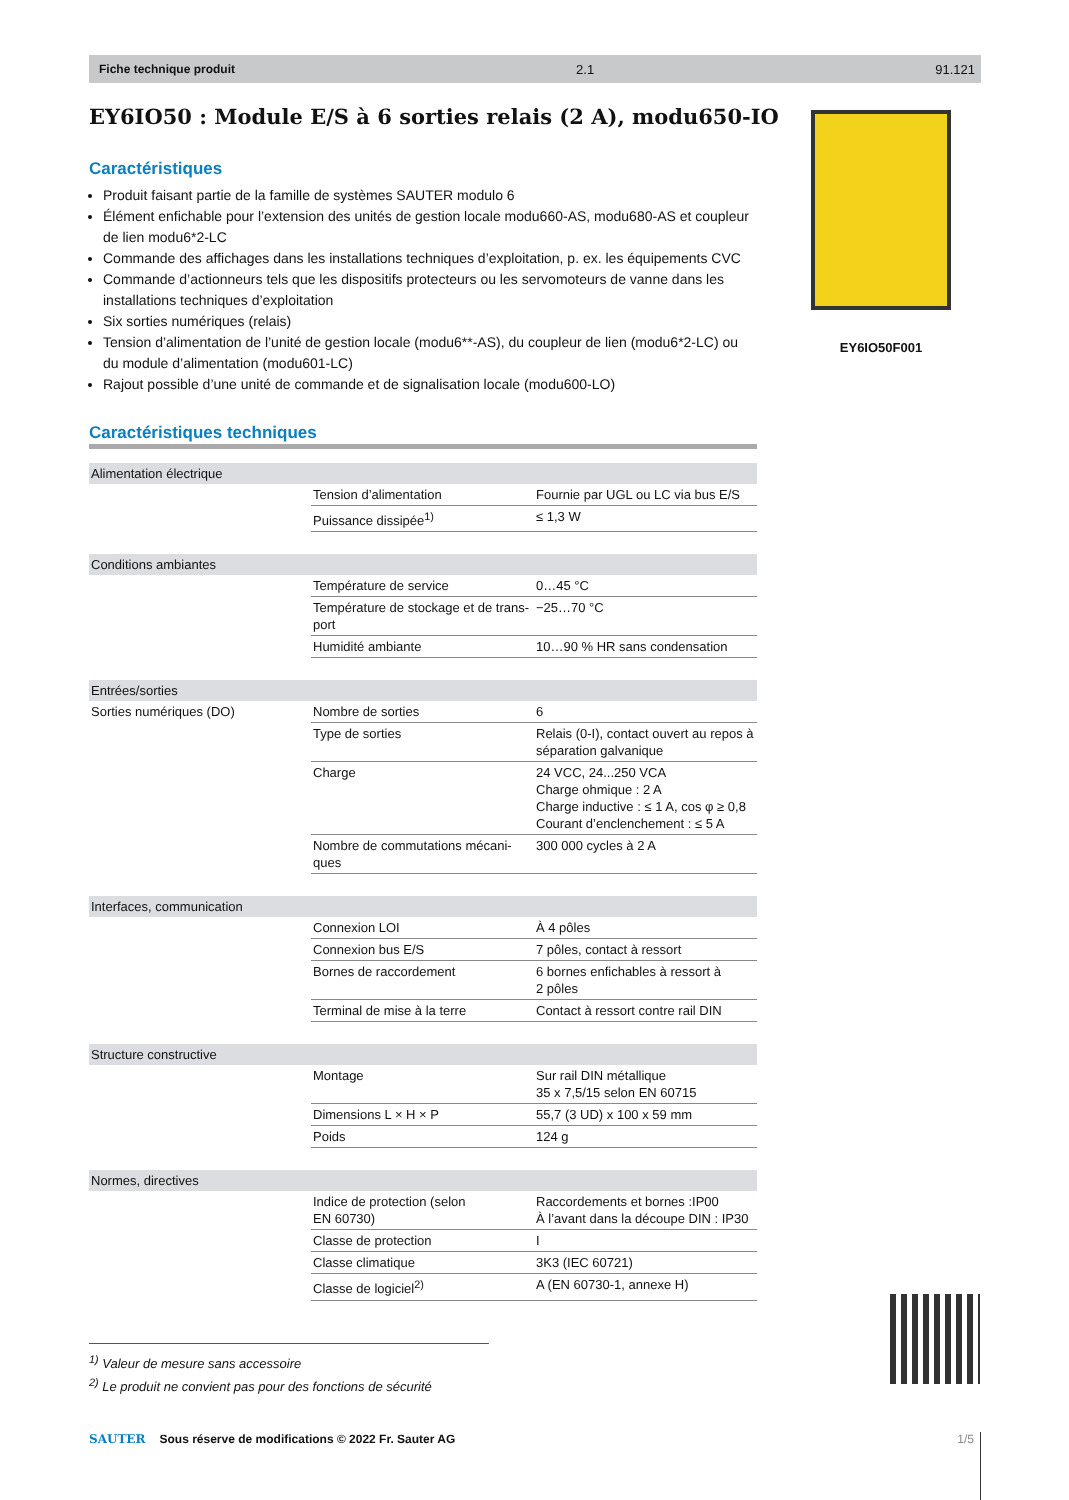Fiche technique produit 2.1 91.121
EY6IO50 : Module E/S à 6 sorties relais (2 A), modu650-IO
Caractéristiques
Produit faisant partie de la famille de systèmes SAUTER modulo 6
Élément enfichable pour l’extension des unités de gestion locale modu660-AS, modu680-AS et coupleur de lien modu6*2-LC
Commande des affichages dans les installations techniques d’exploitation, p. ex. les équipements CVC
Commande d’actionneurs tels que les dispositifs protecteurs ou les servomoteurs de vanne dans les installations techniques d’exploitation
Six sorties numériques (relais)
Tension d’alimentation de l’unité de gestion locale (modu6**-AS), du coupleur de lien (modu6*2-LC) ou du module d’alimentation (modu601-LC)
Rajout possible d’une unité de commande et de signalisation locale (modu600-LO)
Caractéristiques techniques
| Alimentation électrique | | |
| | Tension d’alimentation | Fournie par UGL ou LC via bus E/S |
| | Puissance dissipée<sup>1)</sup> | ≤ 1,3 W |
| Conditions ambiantes | | |
| | Température de service | 0…45 °C |
| | Température de stockage et de trans-port | −25…70 °C |
| | Humidité ambiante | 10…90 % HR sans condensation |
| Entrées/sorties | | |
| Sorties numériques (DO) | Nombre de sorties | 6 |
| | Type de sorties | Relais (0-I), contact ouvert au repos à séparation galvanique |
| | Charge | 24 VCC, 24...250 VCA Charge ohmique : 2 A Charge inductive : ≤ 1 A, cos φ ≥ 0,8 Courant d’enclenchement : ≤ 5 A |
| | Nombre de commutations mécani-ques | 300 000 cycles à 2 A |
| Interfaces, communication | | |
| | Connexion LOI | À 4 pôles |
| | Connexion bus E/S | 7 pôles, contact à ressort |
| | Bornes de raccordement | 6 bornes enfichables à ressort à 2 pôles |
| | Terminal de mise à la terre | Contact à ressort contre rail DIN |
| Structure constructive | | |
| | Montage | Sur rail DIN métallique 35 x 7,5/15 selon EN 60715 |
| | Dimensions L × H × P | 55,7 (3 UD) x 100 x 59 mm |
| | Poids | 124 g |
| Normes, directives | | |
| | Indice de protection (selon EN 60730) | Raccordements et bornes :IP00 À l’avant dans la découpe DIN : IP30 |
| | Classe de protection | I |
| | Classe climatique | 3K3 (IEC 60721) |
| | Classe de logiciel<sup>2)</sup> | A (EN 60730-1, annexe H) |
EY6IO50F001
<sup>1)</sup> Valeur de mesure sans accessoire
<sup>2)</sup> Le produit ne convient pas pour des fonctions de sécurité
SAUTER Sous réserve de modifications © 2022 Fr. Sauter AG 1/5